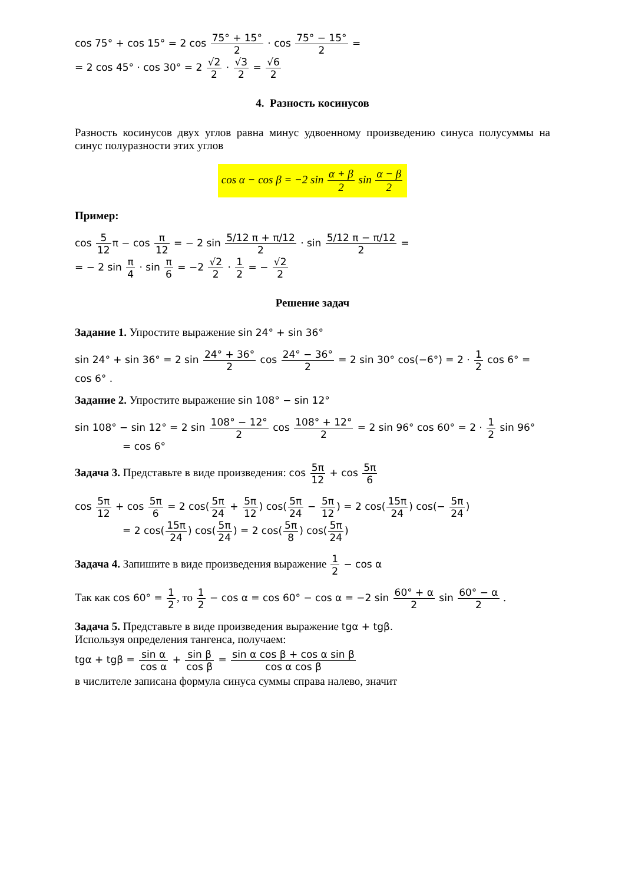cos 75° + cos 15° = 2 cos 75° + 15° 2 · cos 75° − 15° 2 =
= 2 cos 45° · cos 30° = 2 √2 2 · √3 2 = √6 2
4. Разность косинусов
Разность косинусов двух углов равна минус удвоенному произведению синуса полусуммы на синус полуразности этих углов
cos α − cos β = −2 sin α + β 2 sin α − β 2
Пример:
cos 5 12π − cos π 12 = − 2 sin 5/12 π + π/12 2 · sin 5/12 π − π/12 2 =
= − 2 sin π 4 · sin π 6 = −2 √2 2 · 1 2 = − √2 2
Решение задач
Задание 1. Упростите выражение sin 24° + sin 36°
sin 24° + sin 36° = 2 sin 24° + 36° 2 cos 24° − 36° 2 = 2 sin 30° cos(−6°) = 2 · 1 2 cos 6° = cos 6° .
Задание 2. Упростите выражение sin 108° − sin 12°
sin 108° − sin 12° = 2 sin 108° − 12° 2 cos 108° + 12° 2 = 2 sin 96° cos 60° = 2 · 1 2 sin 96°
= cos 6°
Задача 3. Представьте в виде произведения: cos 5π 12 + cos 5π 6
cos 5π 12 + cos 5π 6 = 2 cos(5π 24 + 5π 12) cos(5π 24 − 5π 12) = 2 cos(15π 24) cos(− 5π 24)
= 2 cos(15π 24) cos(5π 24) = 2 cos(5π 8) cos(5π 24)
Задача 4. Запишите в виде произведения выражение 1 2 − cos α
Так как cos 60° = 1 2, то 1 2 − cos α = cos 60° − cos α = −2 sin 60° + α 2 sin 60° − α 2 .
Задача 5. Представьте в виде произведения выражение tgα + tgβ.
Используя определения тангенса, получаем:
tgα + tgβ = sin α cos α + sin β cos β = sin α cos β + cos α sin β cos α cos β
в числителе записана формула синуса суммы справа налево, значит